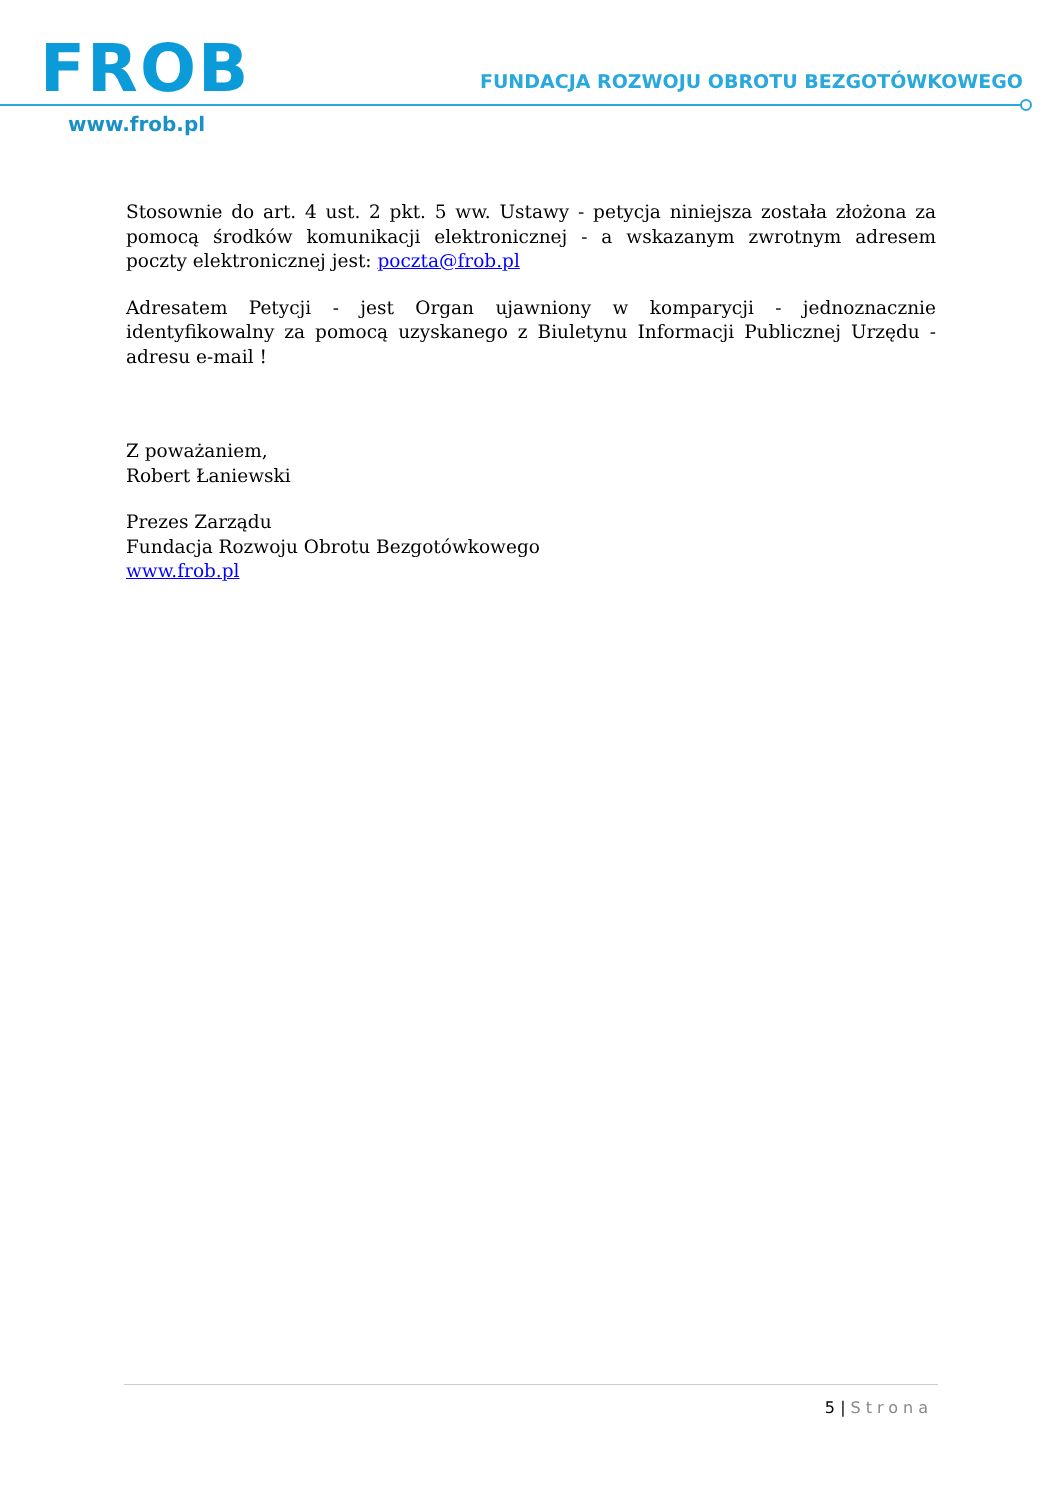FROB
FUNDACJA ROZWOJU OBROTU BEZGOTÓWKOWEGO
www.frob.pl
Stosownie do art. 4 ust. 2 pkt. 5 ww. Ustawy - petycja niniejsza została złożona za pomocą środków komunikacji elektronicznej - a wskazanym zwrotnym adresem poczty elektronicznej jest: poczta@frob.pl
Adresatem Petycji - jest Organ ujawniony w komparycji - jednoznacznie identyfikowalny za pomocą uzyskanego z Biuletynu Informacji Publicznej Urzędu - adresu e-mail !
Z poważaniem,
Robert Łaniewski
Prezes Zarządu
Fundacja Rozwoju Obrotu Bezgotówkowego
www.frob.pl
5 | Strona